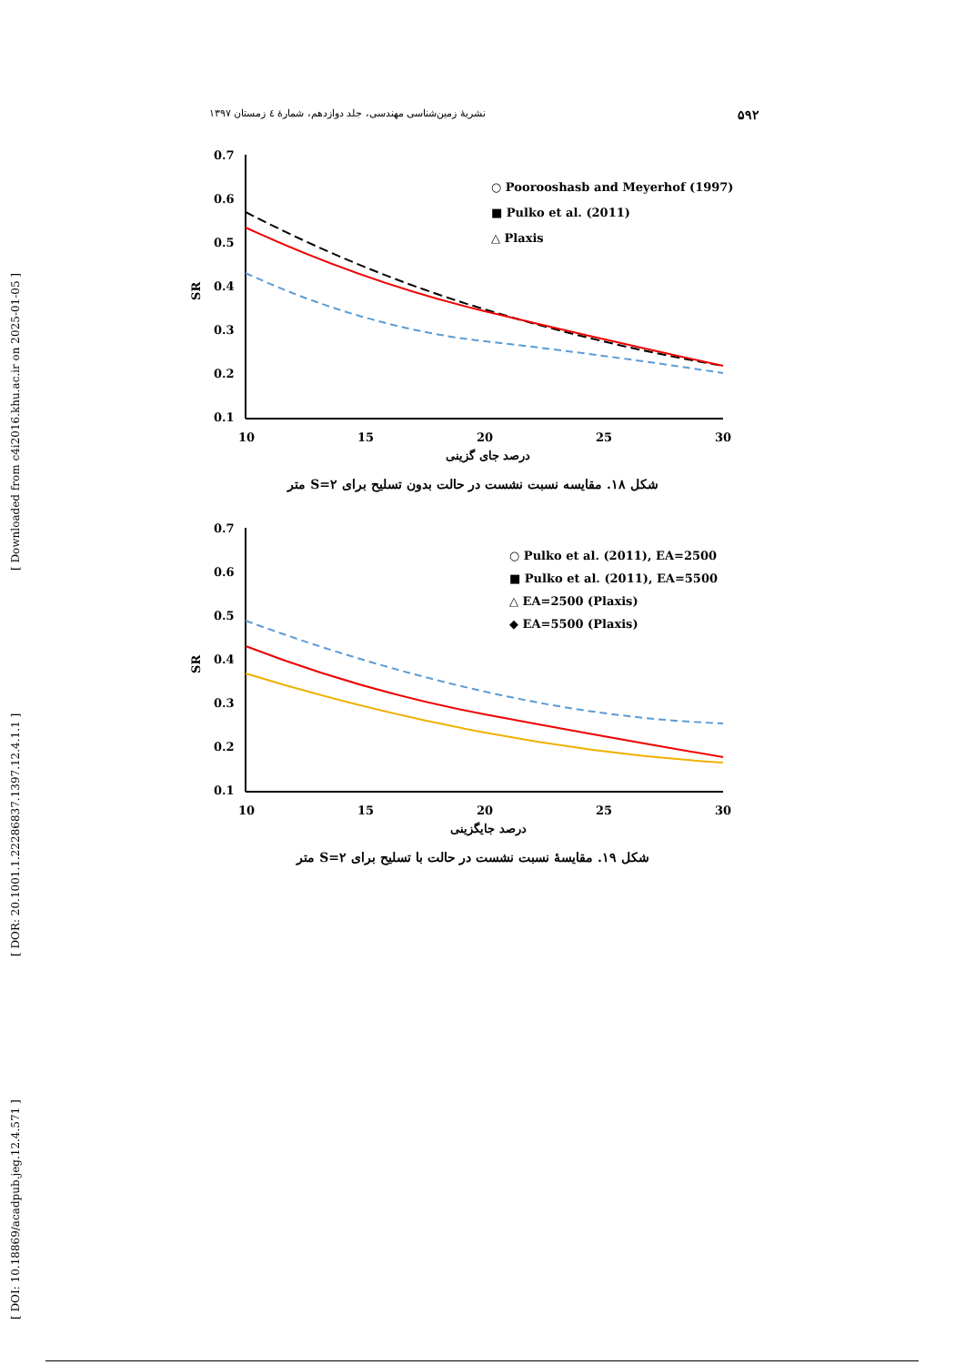۵۹۲ نشریهٔ زمین‌شناسی مهندسی، جلد دوازدهم، شمارهٔ ٤ زمستان ۱۳۹۷
[ DOI: 10.18869/acadpub.jeg.12.4.571 ] [ DOR: 20.1001.1.22286837.1397.12.4.1.1 ] [ Downloaded from c4i2016.khu.ac.ir on 2025-01-05 ]
0.7
0.6
0.5
0.4
0.3
0.2
0.1
10
15
20
25
30
SR
درصد جای گزینی
○ Poorooshasb and Meyerhof (1997)
■ Pulko et al. (2011)
△ Plaxis
شکل ۱۸. مقایسه نسبت نشست در حالت بدون تسلیح برای S=۲ متر
0.7
0.6
0.5
0.4
0.3
0.2
0.1
10
15
20
25
30
SR
درصد جایگزینی
○ Pulko et al. (2011), EA=2500
■ Pulko et al. (2011), EA=5500
△ EA=2500 (Plaxis)
◆ EA=5500 (Plaxis)
شکل ۱۹. مقایسهٔ نسبت نشست در حالت با تسلیح برای S=۲ متر